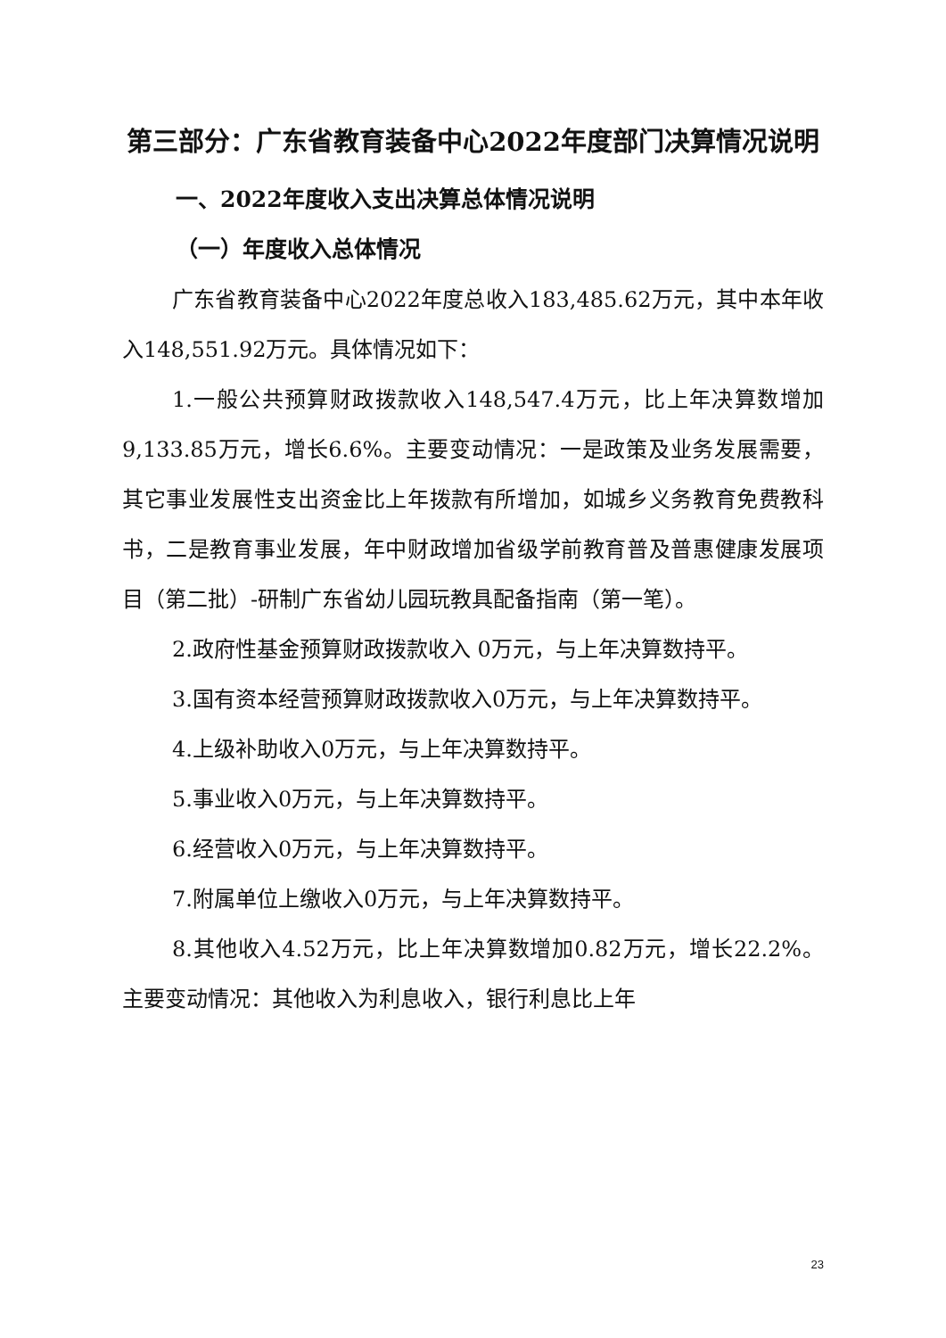第三部分：广东省教育装备中心2022年度部门决算情况说明
一、2022年度收入支出决算总体情况说明
（一）年度收入总体情况
广东省教育装备中心2022年度总收入183,485.62万元，其中本年收入148,551.92万元。具体情况如下：
1.一般公共预算财政拨款收入148,547.4万元，比上年决算数增加9,133.85万元，增长6.6%。主要变动情况：一是政策及业务发展需要，其它事业发展性支出资金比上年拨款有所增加，如城乡义务教育免费教科书，二是教育事业发展，年中财政增加省级学前教育普及普惠健康发展项目（第二批）-研制广东省幼儿园玩教具配备指南（第一笔）。
2.政府性基金预算财政拨款收入 0万元，与上年决算数持平。
3.国有资本经营预算财政拨款收入0万元，与上年决算数持平。
4.上级补助收入0万元，与上年决算数持平。
5.事业收入0万元，与上年决算数持平。
6.经营收入0万元，与上年决算数持平。
7.附属单位上缴收入0万元，与上年决算数持平。
8.其他收入4.52万元，比上年决算数增加0.82万元，增长22.2%。主要变动情况：其他收入为利息收入，银行利息比上年
23